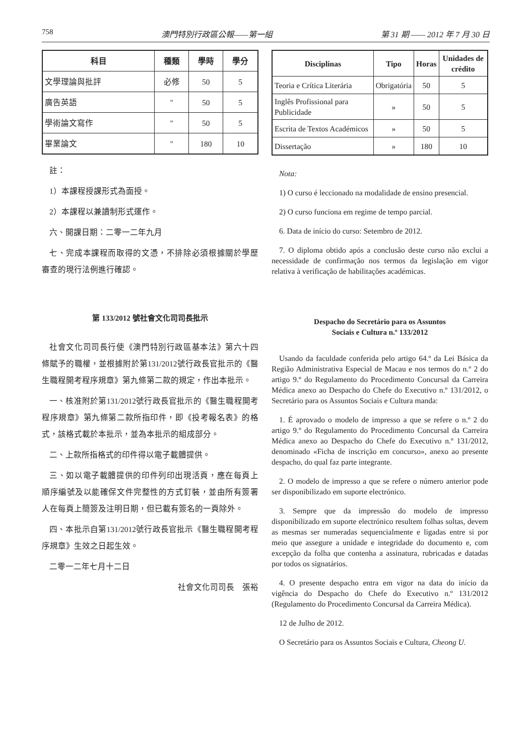758 澳門特別行政區公報——第一組 第 31 期 —— 2012 年 7 月 30 日
| 科目 | 種類 | 學時 | 學分 |
| --- | --- | --- | --- |
| 文學理論與批評 | 必修 | 50 | 5 |
| 廣告英語 | " | 50 | 5 |
| 學術論文寫作 | " | 50 | 5 |
| 畢業論文 | " | 180 | 10 |
註：
1）本課程授課形式為面授。
2）本課程以兼讀制形式運作。
六、開課日期：二零一二年九月
七、完成本課程而取得的文憑，不排除必須根據關於學歷審查的現行法例進行確認。
第 133/2012 號社會文化司司長批示
社會文化司司長行使《澳門特別行政區基本法》第六十四條賦予的職權，並根據附於第131/2012號行政長官批示的《醫生職程開考程序規章》第九條第二款的規定，作出本批示。
一、核准附於第131/2012號行政長官批示的《醫生職程開考程序規章》第九條第二款所指印件，即《投考報名表》的格式，該格式載於本批示，並為本批示的組成部分。
二、上款所指格式的印件得以電子載體提供。
三、如以電子載體提供的印件列印出現活頁，應在每頁上順序編號及以能確保文件完整性的方式釘裝，並由所有簽署人在每頁上簡簽及注明日期，但已載有簽名的一頁除外。
四、本批示自第131/2012號行政長官批示《醫生職程開考程序規章》生效之日起生效。
二零一二年七月十二日
社會文化司司長　張裕
| Disciplinas | Tipo | Horas | Unidades de crédito |
| --- | --- | --- | --- |
| Teoria e Crítica Literária | Obrigatória | 50 | 5 |
| Inglês Profissional para Publicidade | » | 50 | 5 |
| Escrita de Textos Académicos | » | 50 | 5 |
| Dissertação | » | 180 | 10 |
Nota:
1) O curso é leccionado na modalidade de ensino presencial.
2) O curso funciona em regime de tempo parcial.
6. Data de início do curso: Setembro de 2012.
7. O diploma obtido após a conclusão deste curso não exclui a necessidade de confirmação nos termos da legislação em vigor relativa à verificação de habilitações académicas.
Despacho do Secretário para os Assuntos
Sociais e Cultura n.º 133/2012
Usando da faculdade conferida pelo artigo 64.º da Lei Básica da Região Administrativa Especial de Macau e nos termos do n.º 2 do artigo 9.º do Regulamento do Procedimento Concursal da Carreira Médica anexo ao Despacho do Chefe do Executivo n.º 131/2012, o Secretário para os Assuntos Sociais e Cultura manda:
1. É aprovado o modelo de impresso a que se refere o n.º 2 do artigo 9.º do Regulamento do Procedimento Concursal da Carreira Médica anexo ao Despacho do Chefe do Executivo n.º 131/2012, denominado «Ficha de inscrição em concurso», anexo ao presente despacho, do qual faz parte integrante.
2. O modelo de impresso a que se refere o número anterior pode ser disponibilizado em suporte electrónico.
3. Sempre que da impressão do modelo de impresso disponibilizado em suporte electrónico resultem folhas soltas, devem as mesmas ser numeradas sequencialmente e ligadas entre si por meio que assegure a unidade e integridade do documento e, com excepção da folha que contenha a assinatura, rubricadas e datadas por todos os signatários.
4. O presente despacho entra em vigor na data do início da vigência do Despacho do Chefe do Executivo n.º 131/2012 (Regulamento do Procedimento Concursal da Carreira Médica).
12 de Julho de 2012.
O Secretário para os Assuntos Sociais e Cultura, Cheong U.